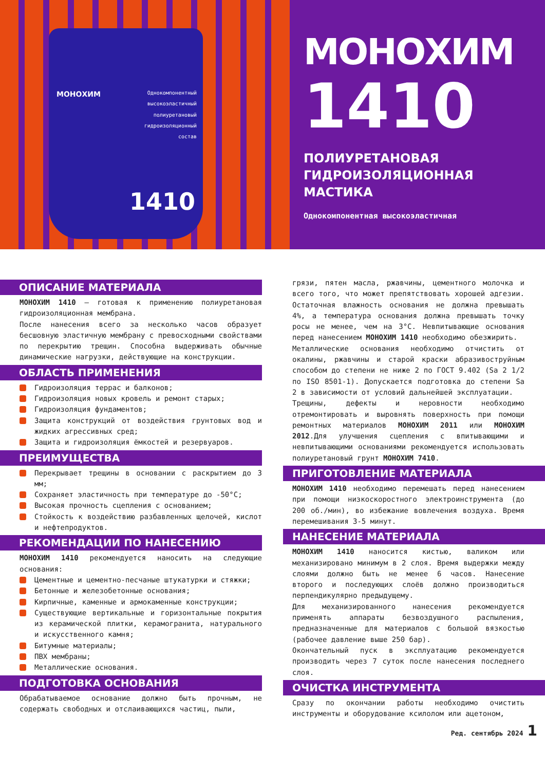МОНОХИМ
Однокомпонентный высокоэластичный полиуретановый гидроизоляционный состав
1410
МОНОХИМ
1410
ПОЛИУРЕТАНОВАЯ
ГИДРОИЗОЛЯЦИОННАЯ
МАСТИКА
Однокомпонентная высокоэластичная
ОПИСАНИЕ МАТЕРИАЛА
МОНОХИМ 1410 – готовая к применению полиуретановая гидроизоляционная мембрана.
После нанесения всего за несколько часов образует бесшовную эластичную мембрану с превосходными свойствами по перекрытию трещин. Способна выдерживать обычные динамические нагрузки, действующие на конструкции.
ОБЛАСТЬ ПРИМЕНЕНИЯ
Гидроизоляция террас и балконов;
Гидроизоляция новых кровель и ремонт старых;
Гидроизоляция фундаментов;
Защита конструкций от воздействия грунтовых вод и жидких агрессивных сред;
Защита и гидроизоляция ёмкостей и резервуаров.
ПРЕИМУЩЕСТВА
Перекрывает трещины в основании с раскрытием до 3 мм;
Сохраняет эластичность при температуре до -50°С;
Высокая прочность сцепления с основанием;
Стойкость к воздействию разбавленных щелочей, кислот и нефтепродуктов.
РЕКОМЕНДАЦИИ ПО НАНЕСЕНИЮ
МОНОХИМ 1410 рекомендуется наносить на следующие основания:
Цементные и цементно-песчаные штукатурки и стяжки;
Бетонные и железобетонные основания;
Кирпичные, каменные и армокаменные конструкции;
Существующие вертикальные и горизонтальные покрытия из керамической плитки, керамогранита, натурального и искусственного камня;
Битумные материалы;
ПВХ мембраны;
Металлические основания.
ПОДГОТОВКА ОСНОВАНИЯ
Обрабатываемое основание должно быть прочным, не содержать свободных и отслаивающихся частиц, пыли,
грязи, пятен масла, ржавчины, цементного молочка и всего того, что может препятствовать хорошей адгезии. Остаточная влажность основания не должна превышать 4%, а температура основания должна превышать точку росы не менее, чем на 3°С. Невпитывающие основания перед нанесением МОНОХИМ 1410 необходимо обезжирить.
Металлические основания необходимо отчистить от окалины, ржавчины и старой краски абразивоструйным способом до степени не ниже 2 по ГОСТ 9.402 (Sa 2 1/2 по ISO 8501-1). Допускается подготовка до степени Sa 2 в зависимости от условий дальнейшей эксплуатации.
Трещины, дефекты и неровности необходимо отремонтировать и выровнять поверхность при помощи ремонтных материалов МОНОХИМ 2011 или МОНОХИМ 2012.Для улучшения сцепления с впитывающими и невпитывающими основаниями рекомендуется использовать полиуретановый грунт МОНОХИМ 7410.
ПРИГОТОВЛЕНИЕ МАТЕРИАЛА
МОНОХИМ 1410 необходимо перемешать перед нанесением при помощи низкоскоростного электроинструмента (до 200 об./мин), во избежание вовлечения воздуха. Время перемешивания 3-5 минут.
НАНЕСЕНИЕ МАТЕРИАЛА
МОНОХИМ 1410 наносится кистью, валиком или механизировано минимум в 2 слоя. Время выдержки между слоями должно быть не менее 6 часов. Нанесение второго и последующих слоёв должно производиться перпендикулярно предыдущему.
Для механизированного нанесения рекомендуется применять аппараты безвоздушного распыления, предназначенные для материалов с большой вязкостью (рабочее давление выше 250 бар).
Окончательный пуск в эксплуатацию рекомендуется производить через 7 суток после нанесения последнего слоя.
ОЧИСТКА ИНСТРУМЕНТА
Сразу по окончании работы необходимо очистить инструменты и оборудование ксилолом или ацетоном,
Ред. сентябрь 2024 1